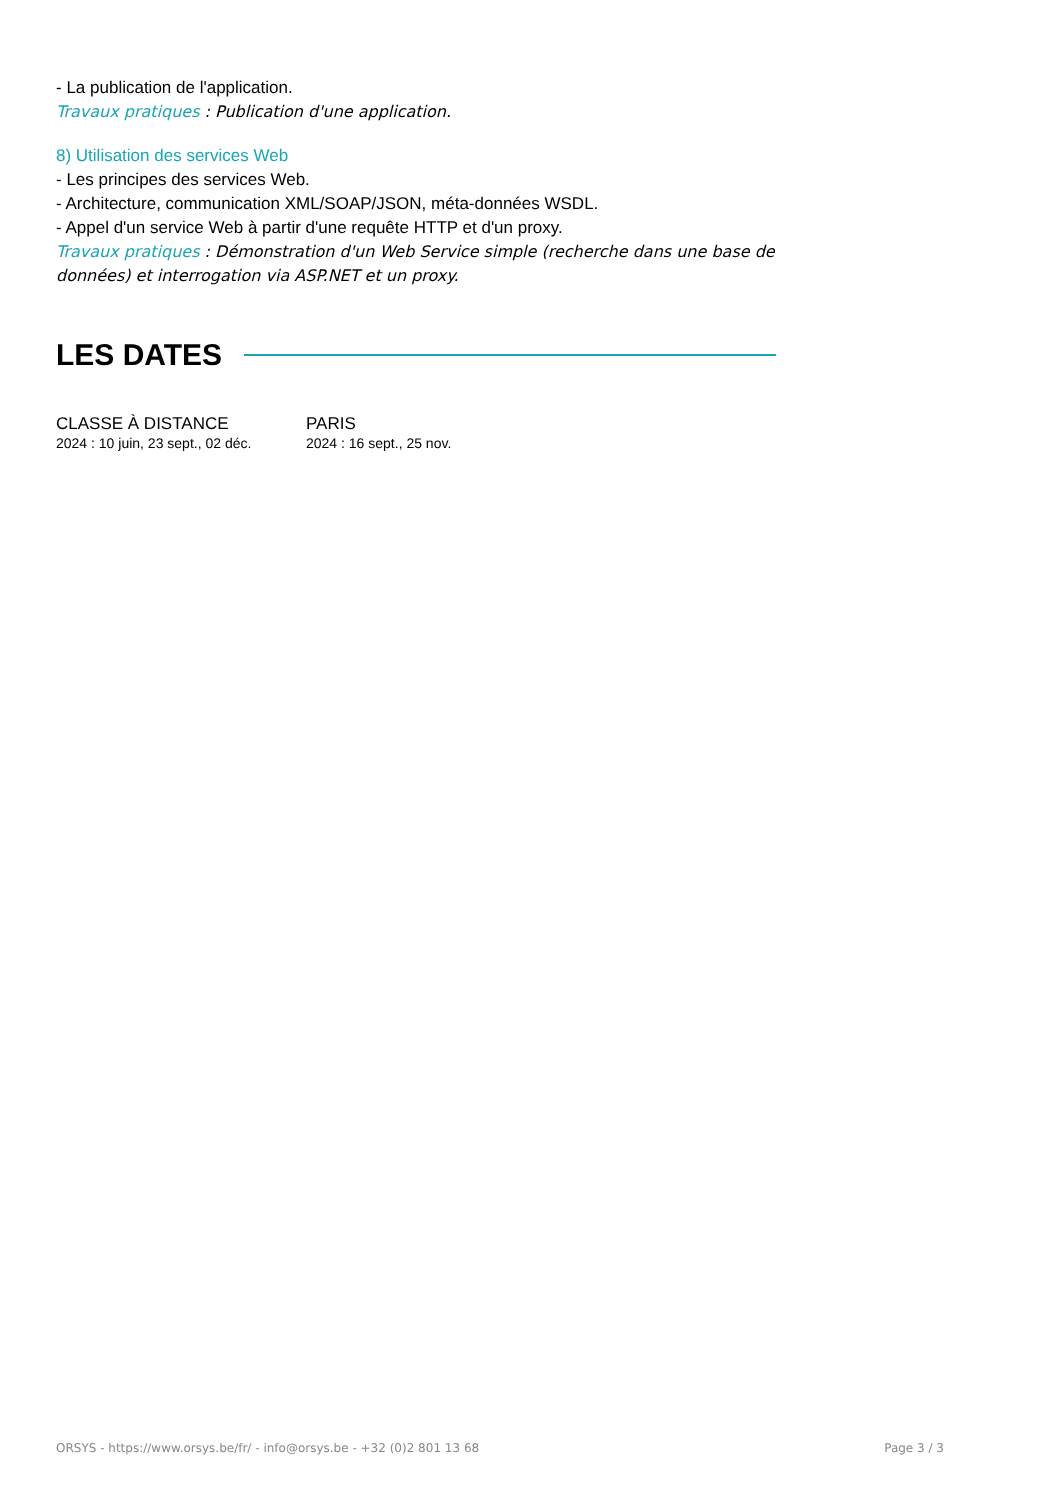- La publication de l'application.
Travaux pratiques : Publication d'une application.
8) Utilisation des services Web
- Les principes des services Web.
- Architecture, communication XML/SOAP/JSON, méta-données WSDL.
- Appel d'un service Web à partir d'une requête HTTP et d'un proxy.
Travaux pratiques : Démonstration d'un Web Service simple (recherche dans une base de données) et interrogation via ASP.NET et un proxy.
LES DATES
CLASSE À DISTANCE
2024 : 10 juin, 23 sept., 02 déc.
PARIS
2024 : 16 sept., 25 nov.
ORSYS - https://www.orsys.be/fr/ - info@orsys.be - +32 (0)2 801 13 68 Page 3 / 3